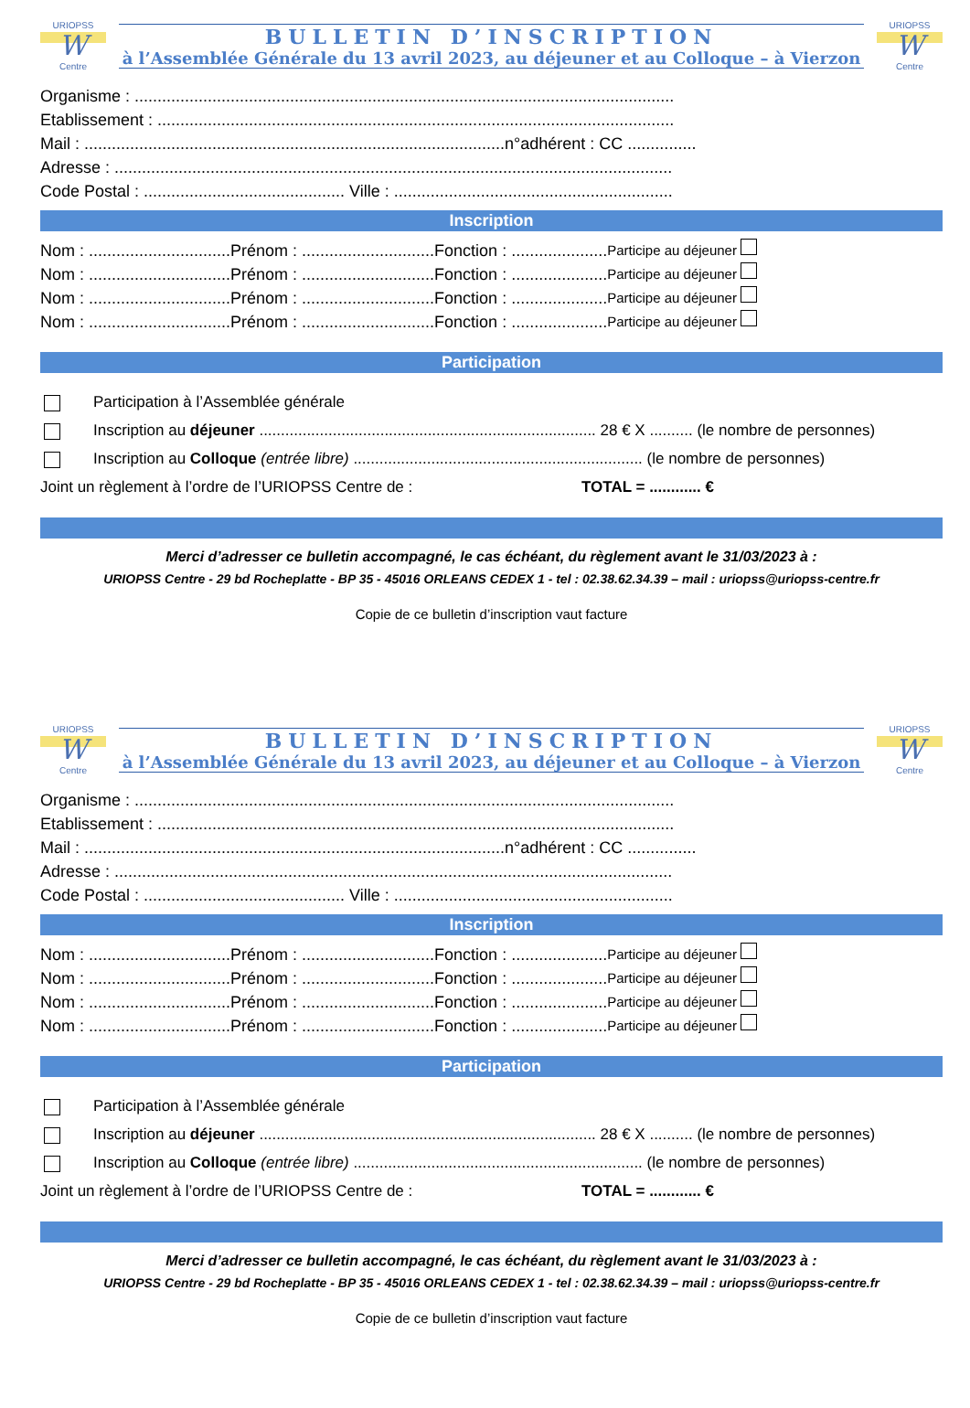URIOPSS
W
Centre
BULLETIN D’INSCRIPTION
à l’Assemblée Générale du 13 avril 2023, au déjeuner et au Colloque – à Vierzon
URIOPSS
W
Centre
Organisme : ......................................................................................................................
Etablissement : .................................................................................................................
Mail : ............................................................................................n°adhérent : CC ...............
Adresse : ..........................................................................................................................
Code Postal : ............................................ Ville : .............................................................
Inscription
Nom : ...............................Prénom : .............................Fonction : ..................... Participe au déjeuner
Nom : ...............................Prénom : .............................Fonction : ..................... Participe au déjeuner
Nom : ...............................Prénom : .............................Fonction : ..................... Participe au déjeuner
Nom : ...............................Prénom : .............................Fonction : ..................... Participe au déjeuner
Participation
Participation à l’Assemblée générale
Inscription au déjeuner .............................................................................. 28 € X .......... (le nombre de personnes)
Inscription au Colloque (entrée libre) ................................................................... (le nombre de personnes)
Joint un règlement à l’ordre de l’URIOPSS Centre de : TOTAL = ............ €
Merci d’adresser ce bulletin accompagné, le cas échéant, du règlement avant le 31/03/2023 à :
URIOPSS Centre - 29 bd Rocheplatte - BP 35 - 45016 ORLEANS CEDEX 1 - tel : 02.38.62.34.39 – mail : uriopss@uriopss-centre.fr
Copie de ce bulletin d’inscription vaut facture
URIOPSS
W
Centre
BULLETIN D’INSCRIPTION
à l’Assemblée Générale du 13 avril 2023, au déjeuner et au Colloque – à Vierzon
URIOPSS
W
Centre
Organisme : ......................................................................................................................
Etablissement : .................................................................................................................
Mail : ............................................................................................n°adhérent : CC ...............
Adresse : ..........................................................................................................................
Code Postal : ............................................ Ville : .............................................................
Inscription
Nom : ...............................Prénom : .............................Fonction : ..................... Participe au déjeuner
Nom : ...............................Prénom : .............................Fonction : ..................... Participe au déjeuner
Nom : ...............................Prénom : .............................Fonction : ..................... Participe au déjeuner
Nom : ...............................Prénom : .............................Fonction : ..................... Participe au déjeuner
Participation
Participation à l’Assemblée générale
Inscription au déjeuner .............................................................................. 28 € X .......... (le nombre de personnes)
Inscription au Colloque (entrée libre) ................................................................... (le nombre de personnes)
Joint un règlement à l’ordre de l’URIOPSS Centre de : TOTAL = ............ €
Merci d’adresser ce bulletin accompagné, le cas échéant, du règlement avant le 31/03/2023 à :
URIOPSS Centre - 29 bd Rocheplatte - BP 35 - 45016 ORLEANS CEDEX 1 - tel : 02.38.62.34.39 – mail : uriopss@uriopss-centre.fr
Copie de ce bulletin d’inscription vaut facture